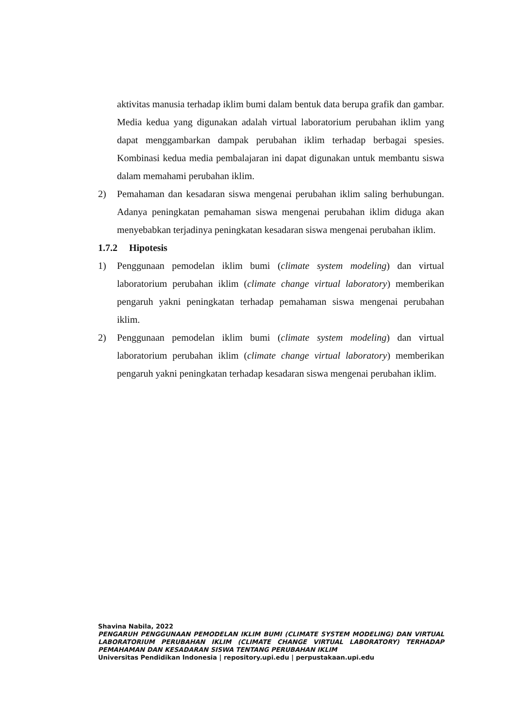aktivitas manusia terhadap iklim bumi dalam bentuk data berupa grafik dan gambar. Media kedua yang digunakan adalah virtual laboratorium perubahan iklim yang dapat menggambarkan dampak perubahan iklim terhadap berbagai spesies. Kombinasi kedua media pembalajaran ini dapat digunakan untuk membantu siswa dalam memahami perubahan iklim.
2) Pemahaman dan kesadaran siswa mengenai perubahan iklim saling berhubungan. Adanya peningkatan pemahaman siswa mengenai perubahan iklim diduga akan menyebabkan terjadinya peningkatan kesadaran siswa mengenai perubahan iklim.
1.7.2 Hipotesis
1) Penggunaan pemodelan iklim bumi (climate system modeling) dan virtual laboratorium perubahan iklim (climate change virtual laboratory) memberikan pengaruh yakni peningkatan terhadap pemahaman siswa mengenai perubahan iklim.
2) Penggunaan pemodelan iklim bumi (climate system modeling) dan virtual laboratorium perubahan iklim (climate change virtual laboratory) memberikan pengaruh yakni peningkatan terhadap kesadaran siswa mengenai perubahan iklim.
Shavina Nabila, 2022
PENGARUH PENGGUNAAN PEMODELAN IKLIM BUMI (CLIMATE SYSTEM MODELING) DAN VIRTUAL LABORATORIUM PERUBAHAN IKLIM (CLIMATE CHANGE VIRTUAL LABORATORY) TERHADAP PEMAHAMAN DAN KESADARAN SISWA TENTANG PERUBAHAN IKLIM
Universitas Pendidikan Indonesia | repository.upi.edu | perpustakaan.upi.edu